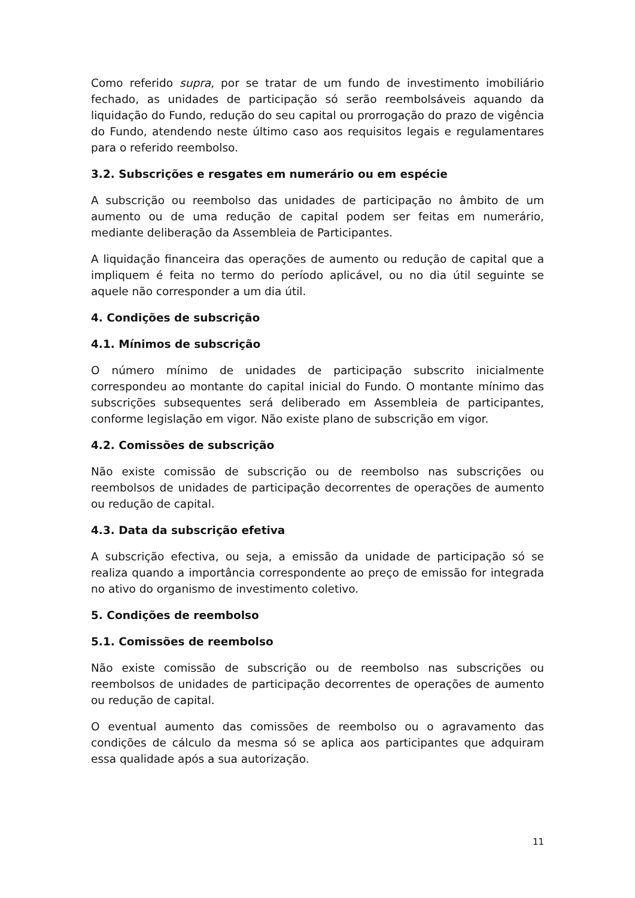Como referido supra, por se tratar de um fundo de investimento imobiliário fechado, as unidades de participação só serão reembolsáveis aquando da liquidação do Fundo, redução do seu capital ou prorrogação do prazo de vigência do Fundo, atendendo neste último caso aos requisitos legais e regulamentares para o referido reembolso.
3.2. Subscrições e resgates em numerário ou em espécie
A subscrição ou reembolso das unidades de participação no âmbito de um aumento ou de uma redução de capital podem ser feitas em numerário, mediante deliberação da Assembleia de Participantes.
A liquidação financeira das operações de aumento ou redução de capital que a impliquem é feita no termo do período aplicável, ou no dia útil seguinte se aquele não corresponder a um dia útil.
4. Condições de subscrição
4.1. Mínimos de subscrição
O número mínimo de unidades de participação subscrito inicialmente correspondeu ao montante do capital inicial do Fundo. O montante mínimo das subscrições subsequentes será deliberado em Assembleia de participantes, conforme legislação em vigor. Não existe plano de subscrição em vigor.
4.2. Comissões de subscrição
Não existe comissão de subscrição ou de reembolso nas subscrições ou reembolsos de unidades de participação decorrentes de operações de aumento ou redução de capital.
4.3. Data da subscrição efetiva
A subscrição efectiva, ou seja, a emissão da unidade de participação só se realiza quando a importância correspondente ao preço de emissão for integrada no ativo do organismo de investimento coletivo.
5. Condições de reembolso
5.1. Comissões de reembolso
Não existe comissão de subscrição ou de reembolso nas subscrições ou reembolsos de unidades de participação decorrentes de operações de aumento ou redução de capital.
O eventual aumento das comissões de reembolso ou o agravamento das condições de cálculo da mesma só se aplica aos participantes que adquiram essa qualidade após a sua autorização.
11